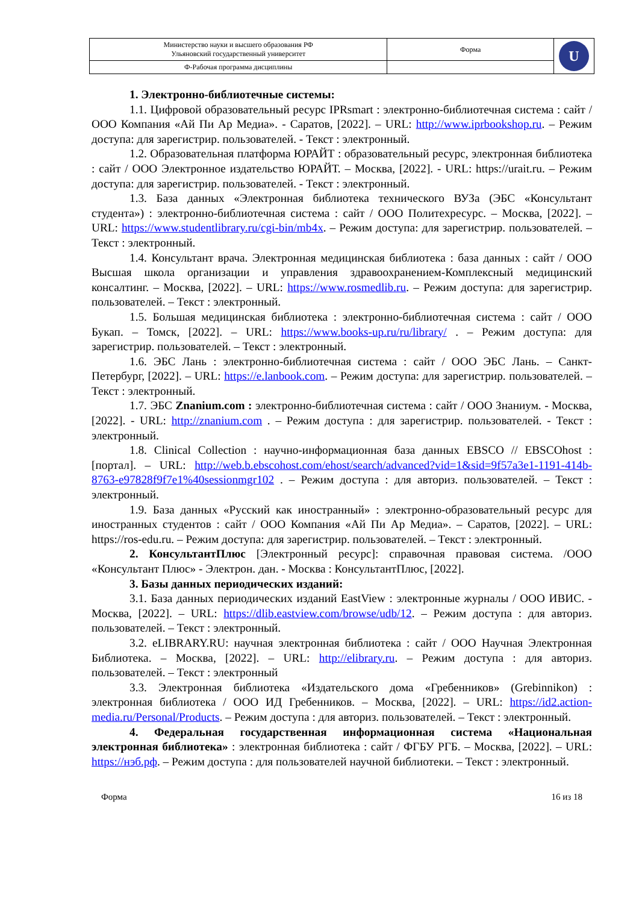| Министерство науки и высшего образования РФ Ульяновский государственный университет | Форма | U |
| Ф-Рабочая программа дисциплины | | |
1. Электронно-библиотечные системы:
1.1. Цифровой образовательный ресурс IPRsmart : электронно-библиотечная система : сайт / ООО Компания «Ай Пи Ар Медиа». - Саратов, [2022]. – URL: http://www.iprbookshop.ru. – Режим доступа: для зарегистрир. пользователей. - Текст : электронный.
1.2. Образовательная платформа ЮРАЙТ : образовательный ресурс, электронная библиотека : сайт / ООО Электронное издательство ЮРАЙТ. – Москва, [2022]. - URL: https://urait.ru. – Режим доступа: для зарегистрир. пользователей. - Текст : электронный.
1.3. База данных «Электронная библиотека технического ВУЗа (ЭБС «Консультант студента») : электронно-библиотечная система : сайт / ООО Политехресурс. – Москва, [2022]. – URL: https://www.studentlibrary.ru/cgi-bin/mb4x. – Режим доступа: для зарегистрир. пользователей. – Текст : электронный.
1.4. Консультант врача. Электронная медицинская библиотека : база данных : сайт / ООО Высшая школа организации и управления здравоохранением-Комплексный медицинский консалтинг. – Москва, [2022]. – URL: https://www.rosmedlib.ru. – Режим доступа: для зарегистрир. пользователей. – Текст : электронный.
1.5. Большая медицинская библиотека : электронно-библиотечная система : сайт / ООО Букап. – Томск, [2022]. – URL: https://www.books-up.ru/ru/library/ . – Режим доступа: для зарегистрир. пользователей. – Текст : электронный.
1.6. ЭБС Лань : электронно-библиотечная система : сайт / ООО ЭБС Лань. – Санкт-Петербург, [2022]. – URL: https://e.lanbook.com. – Режим доступа: для зарегистрир. пользователей. – Текст : электронный.
1.7. ЭБС Znanium.com : электронно-библиотечная система : сайт / ООО Знаниум. - Москва, [2022]. - URL: http://znanium.com . – Режим доступа : для зарегистрир. пользователей. - Текст : электронный.
1.8. Clinical Collection : научно-информационная база данных EBSCO // EBSCOhost : [портал]. – URL: http://web.b.ebscohost.com/ehost/search/advanced?vid=1&sid=9f57a3e1-1191-414b-8763-e97828f9f7e1%40sessionmgr102 . – Режим доступа : для авториз. пользователей. – Текст : электронный.
1.9. База данных «Русский как иностранный» : электронно-образовательный ресурс для иностранных студентов : сайт / ООО Компания «Ай Пи Ар Медиа». – Саратов, [2022]. – URL: https://ros-edu.ru. – Режим доступа: для зарегистрир. пользователей. – Текст : электронный.
2. КонсультантПлюс [Электронный ресурс]: справочная правовая система. /ООО «Консультант Плюс» - Электрон. дан. - Москва : КонсультантПлюс, [2022].
3. Базы данных периодических изданий:
3.1. База данных периодических изданий EastView : электронные журналы / ООО ИВИС. - Москва, [2022]. – URL: https://dlib.eastview.com/browse/udb/12. – Режим доступа : для авториз. пользователей. – Текст : электронный.
3.2. eLIBRARY.RU: научная электронная библиотека : сайт / ООО Научная Электронная Библиотека. – Москва, [2022]. – URL: http://elibrary.ru. – Режим доступа : для авториз. пользователей. – Текст : электронный
3.3. Электронная библиотека «Издательского дома «Гребенников» (Grebinnikon) : электронная библиотека / ООО ИД Гребенников. – Москва, [2022]. – URL: https://id2.action-media.ru/Personal/Products. – Режим доступа : для авториз. пользователей. – Текст : электронный.
4. Федеральная государственная информационная система «Национальная электронная библиотека» : электронная библиотека : сайт / ФГБУ РГБ. – Москва, [2022]. – URL: https://нэб.рф. – Режим доступа : для пользователей научной библиотеки. – Текст : электронный.
Форма 16 из 18